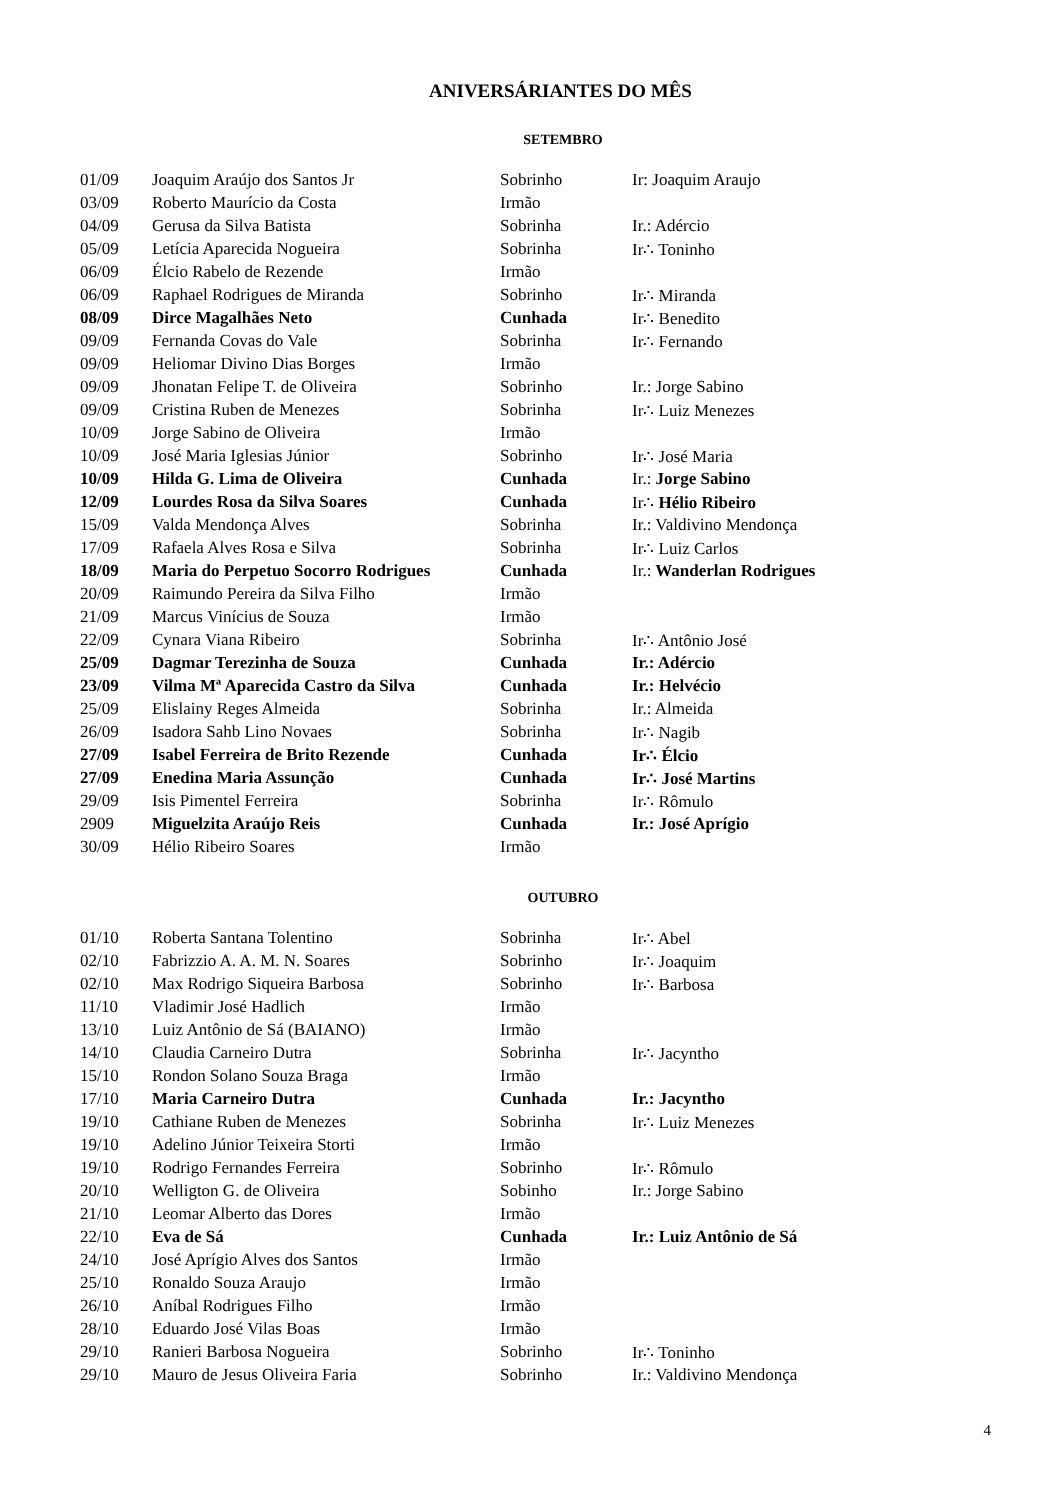ANIVERSÁRIANTES DO MÊS
SETEMBRO
| 01/09 | Joaquim Araújo dos Santos Jr | Sobrinho | Ir: Joaquim Araujo |
| 03/09 | Roberto Maurício da Costa | Irmão | |
| 04/09 | Gerusa da Silva Batista | Sobrinha | Ir.: Adércio |
| 05/09 | Letícia Aparecida Nogueira | Sobrinha | Ir∴ Toninho |
| 06/09 | Élcio Rabelo de Rezende | Irmão | |
| 06/09 | Raphael Rodrigues de Miranda | Sobrinho | Ir∴ Miranda |
| 08/09 | Dirce Magalhães Neto | Cunhada | Ir∴ Benedito |
| 09/09 | Fernanda Covas do Vale | Sobrinha | Ir∴ Fernando |
| 09/09 | Heliomar Divino Dias Borges | Irmão | |
| 09/09 | Jhonatan Felipe T. de Oliveira | Sobrinho | Ir.: Jorge Sabino |
| 09/09 | Cristina Ruben de Menezes | Sobrinha | Ir∴ Luiz Menezes |
| 10/09 | Jorge Sabino de Oliveira | Irmão | |
| 10/09 | José Maria Iglesias Júnior | Sobrinho | Ir∴ José Maria |
| 10/09 | Hilda G. Lima de Oliveira | Cunhada | Ir.: Jorge Sabino |
| 12/09 | Lourdes Rosa da Silva Soares | Cunhada | Ir∴ Hélio Ribeiro |
| 15/09 | Valda Mendonça Alves | Sobrinha | Ir.: Valdivino Mendonça |
| 17/09 | Rafaela Alves Rosa e Silva | Sobrinha | Ir∴ Luiz Carlos |
| 18/09 | Maria do Perpetuo Socorro Rodrigues | Cunhada | Ir.: Wanderlan Rodrigues |
| 20/09 | Raimundo Pereira da Silva Filho | Irmão | |
| 21/09 | Marcus Vinícius de Souza | Irmão | |
| 22/09 | Cynara Viana Ribeiro | Sobrinha | Ir∴ Antônio José |
| 25/09 | Dagmar Terezinha de Souza | Cunhada | Ir.: Adércio |
| 23/09 | Vilma Mª Aparecida Castro da Silva | Cunhada | Ir.: Helvécio |
| 25/09 | Elislainy Reges Almeida | Sobrinha | Ir.: Almeida |
| 26/09 | Isadora Sahb Lino Novaes | Sobrinha | Ir∴ Nagib |
| 27/09 | Isabel Ferreira de Brito Rezende | Cunhada | Ir∴ Élcio |
| 27/09 | Enedina Maria Assunção | Cunhada | Ir∴ José Martins |
| 29/09 | Isis Pimentel Ferreira | Sobrinha | Ir∴ Rômulo |
| 2909 | Miguelzita Araújo Reis | Cunhada | Ir.: José Aprígio |
| 30/09 | Hélio Ribeiro Soares | Irmão | |
OUTUBRO
| 01/10 | Roberta Santana Tolentino | Sobrinha | Ir∴ Abel |
| 02/10 | Fabrizzio A. A. M. N. Soares | Sobrinho | Ir∴ Joaquim |
| 02/10 | Max Rodrigo Siqueira Barbosa | Sobrinho | Ir∴ Barbosa |
| 11/10 | Vladimir José Hadlich | Irmão | |
| 13/10 | Luiz Antônio de Sá (BAIANO) | Irmão | |
| 14/10 | Claudia Carneiro Dutra | Sobrinha | Ir∴ Jacyntho |
| 15/10 | Rondon Solano Souza Braga | Irmão | |
| 17/10 | Maria Carneiro Dutra | Cunhada | Ir.: Jacyntho |
| 19/10 | Cathiane Ruben de Menezes | Sobrinha | Ir∴ Luiz Menezes |
| 19/10 | Adelino Júnior Teixeira Storti | Irmão | |
| 19/10 | Rodrigo Fernandes Ferreira | Sobrinho | Ir∴ Rômulo |
| 20/10 | Welligton G. de Oliveira | Sobinho | Ir.: Jorge Sabino |
| 21/10 | Leomar Alberto das Dores | Irmão | |
| 22/10 | Eva de Sá | Cunhada | Ir.: Luiz Antônio de Sá |
| 24/10 | José Aprígio Alves dos Santos | Irmão | |
| 25/10 | Ronaldo Souza Araujo | Irmão | |
| 26/10 | Aníbal Rodrigues Filho | Irmão | |
| 28/10 | Eduardo José Vilas Boas | Irmão | |
| 29/10 | Ranieri Barbosa Nogueira | Sobrinho | Ir∴ Toninho |
| 29/10 | Mauro de Jesus Oliveira Faria | Sobrinho | Ir.: Valdivino Mendonça |
4